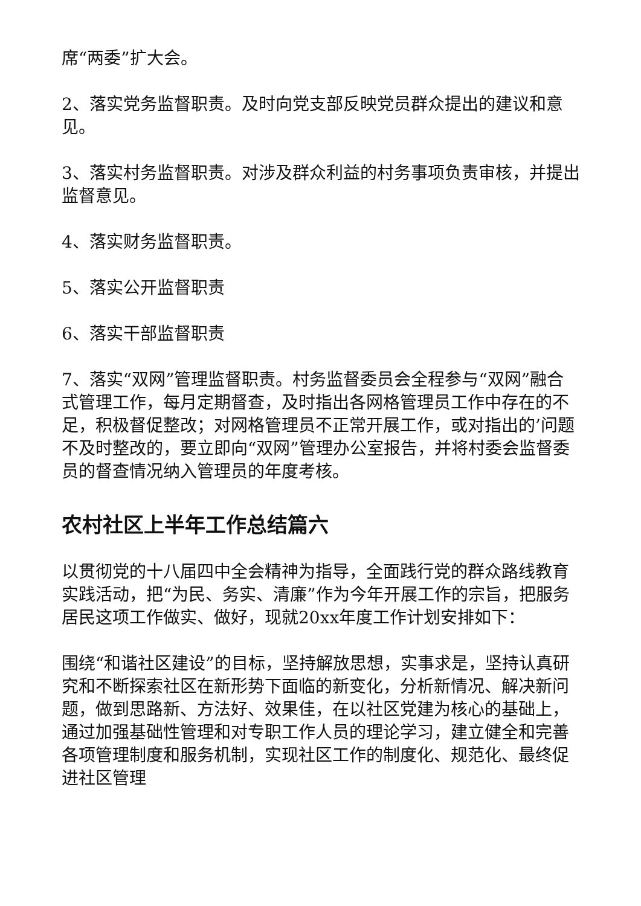席“两委”扩大会。
2、落实党务监督职责。及时向党支部反映党员群众提出的建议和意见。
3、落实村务监督职责。对涉及群众利益的村务事项负责审核，并提出监督意见。
4、落实财务监督职责。
5、落实公开监督职责
6、落实干部监督职责
7、落实“双网”管理监督职责。村务监督委员会全程参与“双网”融合式管理工作，每月定期督查，及时指出各网格管理员工作中存在的不足，积极督促整改；对网格管理员不正常开展工作，或对指出的’问题不及时整改的，要立即向“双网”管理办公室报告，并将村委会监督委员的督查情况纳入管理员的年度考核。
农村社区上半年工作总结篇六
以贯彻党的十八届四中全会精神为指导，全面践行党的群众路线教育实践活动，把“为民、务实、清廉”作为今年开展工作的宗旨，把服务居民这项工作做实、做好，现就20xx年度工作计划安排如下：
围绕“和谐社区建设”的目标，坚持解放思想，实事求是，坚持认真研究和不断探索社区在新形势下面临的新变化，分析新情况、解决新问题，做到思路新、方法好、效果佳，在以社区党建为核心的基础上，通过加强基础性管理和对专职工作人员的理论学习，建立健全和完善各项管理制度和服务机制，实现社区工作的制度化、规范化、最终促进社区管理